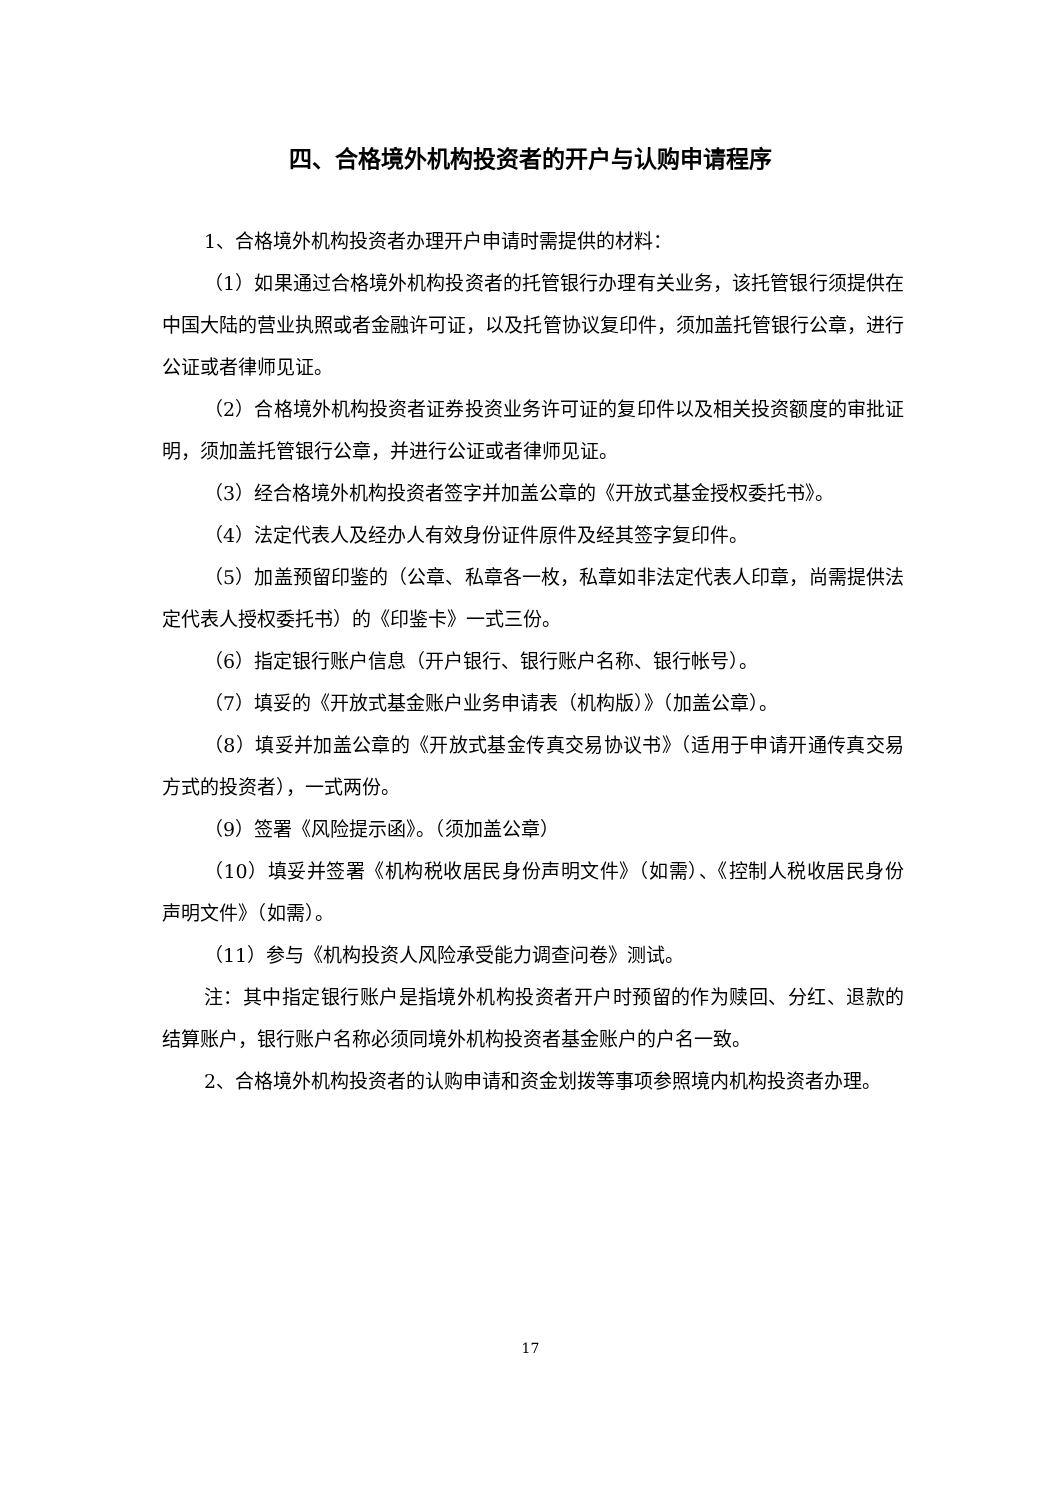四、合格境外机构投资者的开户与认购申请程序
1、合格境外机构投资者办理开户申请时需提供的材料：
（1）如果通过合格境外机构投资者的托管银行办理有关业务，该托管银行须提供在中国大陆的营业执照或者金融许可证，以及托管协议复印件，须加盖托管银行公章，进行公证或者律师见证。
（2）合格境外机构投资者证券投资业务许可证的复印件以及相关投资额度的审批证明，须加盖托管银行公章，并进行公证或者律师见证。
（3）经合格境外机构投资者签字并加盖公章的《开放式基金授权委托书》。
（4）法定代表人及经办人有效身份证件原件及经其签字复印件。
（5）加盖预留印鉴的（公章、私章各一枚，私章如非法定代表人印章，尚需提供法定代表人授权委托书）的《印鉴卡》一式三份。
（6）指定银行账户信息（开户银行、银行账户名称、银行帐号）。
（7）填妥的《开放式基金账户业务申请表（机构版）》（加盖公章）。
（8）填妥并加盖公章的《开放式基金传真交易协议书》（适用于申请开通传真交易方式的投资者），一式两份。
（9）签署《风险提示函》。（须加盖公章）
（10）填妥并签署《机构税收居民身份声明文件》（如需）、《控制人税收居民身份声明文件》（如需）。
（11）参与《机构投资人风险承受能力调查问卷》测试。
注：其中指定银行账户是指境外机构投资者开户时预留的作为赎回、分红、退款的结算账户，银行账户名称必须同境外机构投资者基金账户的户名一致。
2、合格境外机构投资者的认购申请和资金划拨等事项参照境内机构投资者办理。
17